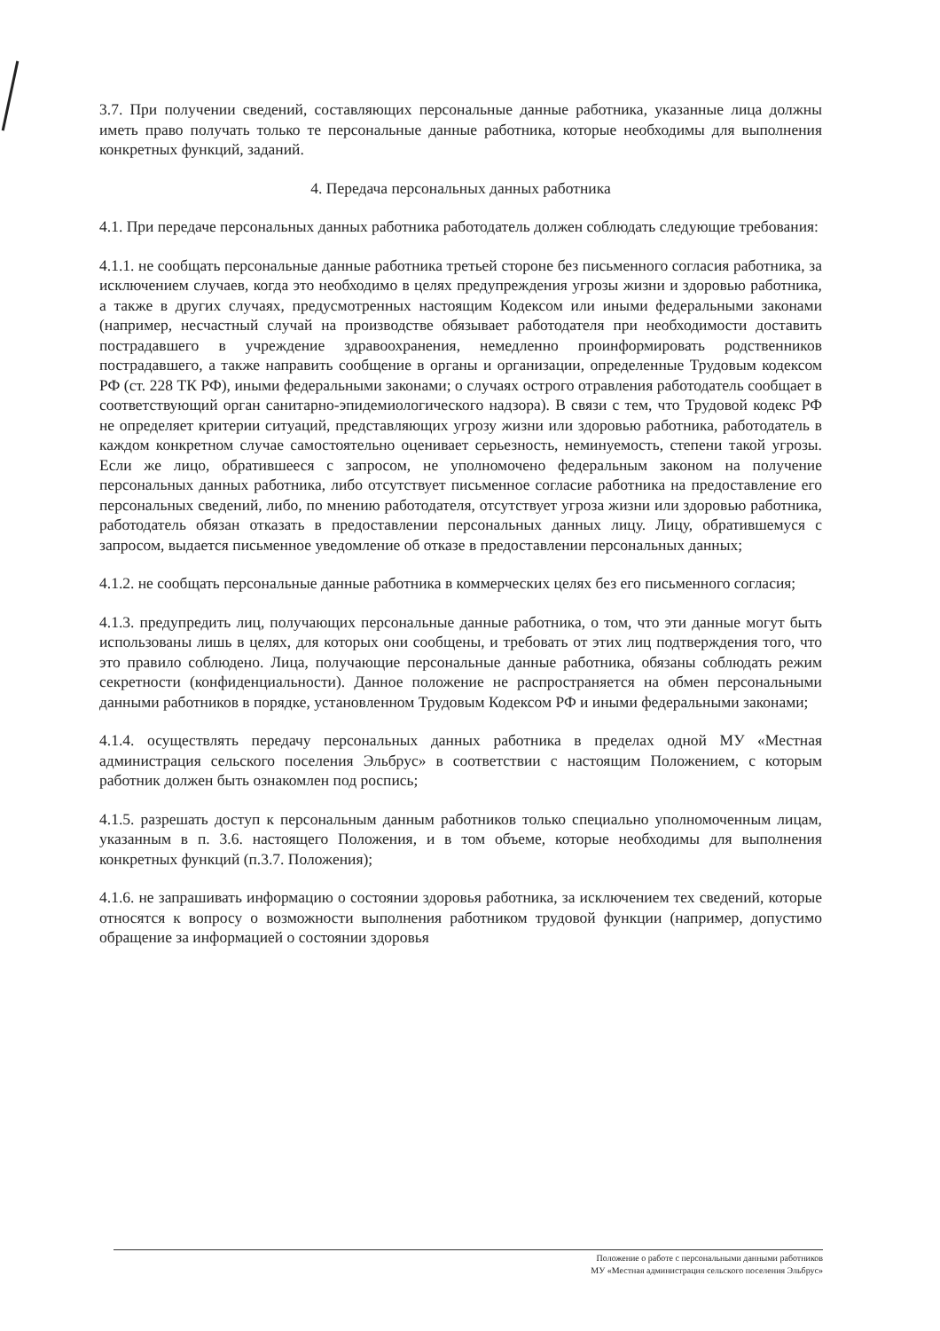3.7. При получении сведений, составляющих персональные данные работника, указанные лица должны иметь право получать только те персональные данные работника, которые необходимы для выполнения конкретных функций, заданий.
4. Передача персональных данных работника
4.1. При передаче персональных данных работника работодатель должен соблюдать следующие требования:
4.1.1. не сообщать персональные данные работника третьей стороне без письменного согласия работника, за исключением случаев, когда это необходимо в целях предупреждения угрозы жизни и здоровью работника, а также в других случаях, предусмотренных настоящим Кодексом или иными федеральными законами (например, несчастный случай на производстве обязывает работодателя при необходимости доставить пострадавшего в учреждение здравоохранения, немедленно проинформировать родственников пострадавшего, а также направить сообщение в органы и организации, определенные Трудовым кодексом РФ (ст. 228 ТК РФ), иными федеральными законами; о случаях острого отравления работодатель сообщает в соответствующий орган санитарно-эпидемиологического надзора). В связи с тем, что Трудовой кодекс РФ не определяет критерии ситуаций, представляющих угрозу жизни или здоровью работника, работодатель в каждом конкретном случае самостоятельно оценивает серьезность, неминуемость, степени такой угрозы. Если же лицо, обратившееся с запросом, не уполномочено федеральным законом на получение персональных данных работника, либо отсутствует письменное согласие работника на предоставление его персональных сведений, либо, по мнению работодателя, отсутствует угроза жизни или здоровью работника, работодатель обязан отказать в предоставлении персональных данных лицу. Лицу, обратившемуся с запросом, выдается письменное уведомление об отказе в предоставлении персональных данных;
4.1.2. не сообщать персональные данные работника в коммерческих целях без его письменного согласия;
4.1.3. предупредить лиц, получающих персональные данные работника, о том, что эти данные могут быть использованы лишь в целях, для которых они сообщены, и требовать от этих лиц подтверждения того, что это правило соблюдено. Лица, получающие персональные данные работника, обязаны соблюдать режим секретности (конфиденциальности). Данное положение не распространяется на обмен персональными данными работников в порядке, установленном Трудовым Кодексом РФ и иными федеральными законами;
4.1.4. осуществлять передачу персональных данных работника в пределах одной МУ «Местная администрация сельского поселения Эльбрус» в соответствии с настоящим Положением, с которым работник должен быть ознакомлен под роспись;
4.1.5. разрешать доступ к персональным данным работников только специально уполномоченным лицам, указанным в п. 3.6. настоящего Положения, и в том объеме, которые необходимы для выполнения конкретных функций (п.3.7. Положения);
4.1.6. не запрашивать информацию о состоянии здоровья работника, за исключением тех сведений, которые относятся к вопросу о возможности выполнения работником трудовой функции (например, допустимо обращение за информацией о состоянии здоровья
Положение о работе с персональными данными работников
МУ «Местная администрация сельского поселения Эльбрус»